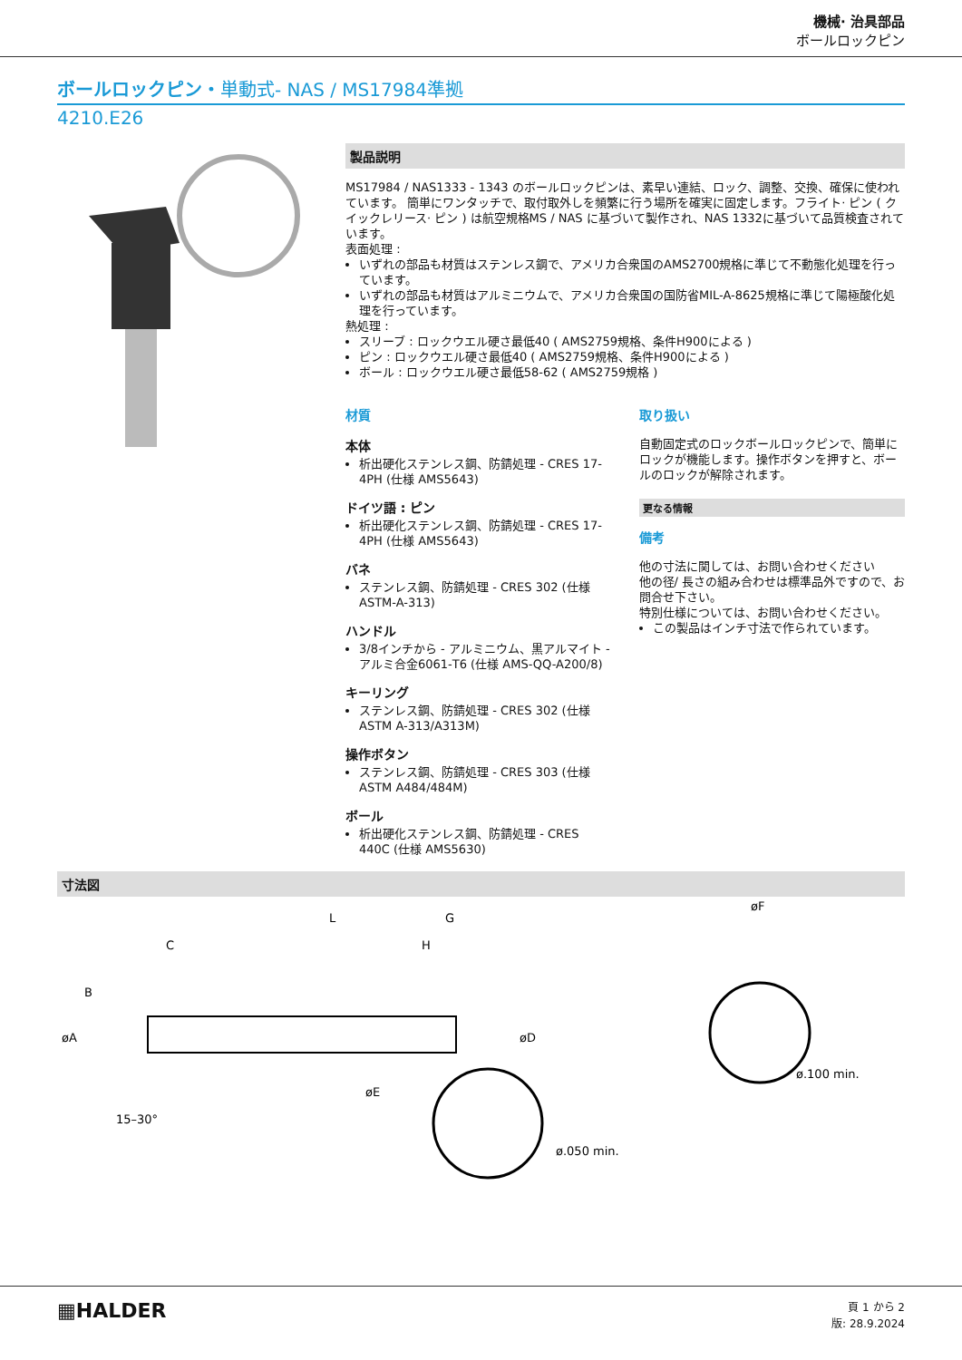機械· 治具部品
ボールロックピン
ボールロックピン・単動式- NAS / MS17984準拠
4210.E26
製品説明
MS17984 / NAS1333 - 1343 のボールロックピンは、素早い連結、ロック、調整、交換、確保に使われています。 簡単にワンタッチで、取付取外しを頻繁に行う場所を確実に固定します。フライト· ピン ( クイックレリース· ピン ) は航空規格MS / NAS に基づいて製作され、NAS 1332に基づいて品質検査されています。
表面処理 :
いずれの部品も材質はステンレス鋼で、アメリカ合衆国のAMS2700規格に準じて不動態化処理を行っています。
いずれの部品も材質はアルミニウムで、アメリカ合衆国の国防省MIL-A-8625規格に準じて陽極酸化処理を行っています。
熱処理 :
スリーブ : ロックウエル硬さ最低40 ( AMS2759規格、条件H900による )
ピン : ロックウエル硬さ最低40 ( AMS2759規格、条件H900による )
ボール : ロックウエル硬さ最低58-62 ( AMS2759規格 )
材質
本体
析出硬化ステンレス鋼、防錆処理 - CRES 17-4PH (仕様 AMS5643)
ドイツ語 : ピン
析出硬化ステンレス鋼、防錆処理 - CRES 17-4PH (仕様 AMS5643)
バネ
ステンレス鋼、防錆処理 - CRES 302 (仕様 ASTM-A-313)
ハンドル
3/8インチから - アルミニウム、黒アルマイト - アルミ合金6061-T6 (仕様 AMS-QQ-A200/8)
キーリング
ステンレス鋼、防錆処理 - CRES 302 (仕様 ASTM A-313/A313M)
操作ボタン
ステンレス鋼、防錆処理 - CRES 303 (仕様 ASTM A484/484M)
ボール
析出硬化ステンレス鋼、防錆処理 - CRES 440C (仕様 AMS5630)
取り扱い
自動固定式のロックボールロックピンで、簡単にロックが機能します。操作ボタンを押すと、ボールのロックが解除されます。
更なる情報
備考
他の寸法に関しては、お問い合わせください
他の径/ 長さの組み合わせは標準品外ですので、お問合せ下さい。
特別仕様については、お問い合わせください。
この製品はインチ寸法で作られています。
寸法図
L
G
C
H
B
øA
øD
øE
15–30°
ø.050 min.
øF
ø.100 min.
▦HALDER
頁 1 から 2
版: 28.9.2024